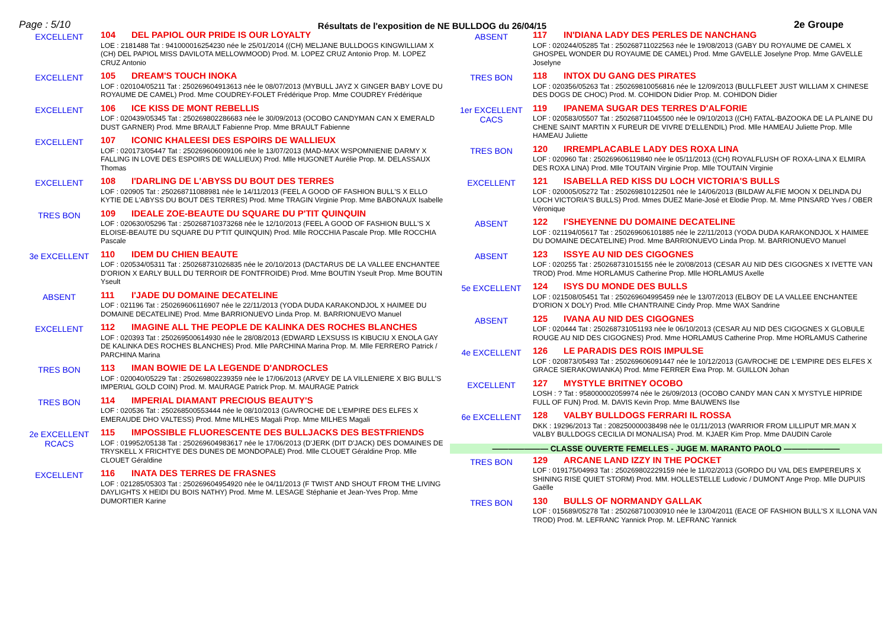Page : 5/10
Résultats de l'exposition de NE BULLDOG du 26/04/15
2e Groupe
EXCELLENT
104 DEL PAPIOL OUR PRIDE IS OUR LOYALTY
LOE : 2181488 Tat : 941000016254230 née le 25/01/2014 ((CH) MELJANE BULLDOGS KINGWILLIAM X (CH) DEL PAPIOL MISS DAVILOTA MELLOWMOOD) Prod. M. LOPEZ CRUZ Antonio Prop. M. LOPEZ CRUZ Antonio
EXCELLENT
105 DREAM'S TOUCH INOKA
LOF : 020104/05211 Tat : 250269604913613 née le 08/07/2013 (MYBULL JAYZ X GINGER BABY LOVE DU ROYAUME DE CAMEL) Prod. Mme COUDREY-FOLET Frédérique Prop. Mme COUDREY Frédérique
EXCELLENT
106 ICE KISS DE MONT REBELLIS
LOF : 020439/05345 Tat : 250269802286683 née le 30/09/2013 (OCOBO CANDYMAN CAN X EMERALD DUST GARNER) Prod. Mme BRAULT Fabienne Prop. Mme BRAULT Fabienne
EXCELLENT
107 ICONIC KHALEESI DES ESPOIRS DE WALLIEUX
LOF : 020173/05447 Tat : 250269606009106 née le 13/07/2013 (MAD-MAX WSPOMNIENIE DARMY X FALLING IN LOVE DES ESPOIRS DE WALLIEUX) Prod. Mlle HUGONET Aurélie Prop. M. DELASSAUX Thomas
EXCELLENT
108 I'DARLING DE L'ABYSS DU BOUT DES TERRES
LOF : 020905 Tat : 250268711088981 née le 14/11/2013 (FEEL A GOOD OF FASHION BULL'S X ELLO KYTIE DE L'ABYSS DU BOUT DES TERRES) Prod. Mme TRAGIN Virginie Prop. Mme BABONAUX Isabelle
TRES BON
109 IDEALE ZOE-BEAUTE DU SQUARE DU P'TIT QUINQUIN
LOF : 020630/05296 Tat : 250268710373268 née le 12/10/2013 (FEEL A GOOD OF FASHION BULL'S X ELOISE-BEAUTE DU SQUARE DU P'TIT QUINQUIN) Prod. Mlle ROCCHIA Pascale Prop. Mlle ROCCHIA Pascale
3e EXCELLENT
110 IDEM DU CHIEN BEAUTE
LOF : 020534/05311 Tat : 250268731026835 née le 20/10/2013 (DACTARUS DE LA VALLEE ENCHANTEE D'ORION X EARLY BULL DU TERROIR DE FONTFROIDE) Prod. Mme BOUTIN Yseult Prop. Mme BOUTIN Yseult
ABSENT
111 I'JADE DU DOMAINE DECATELINE
LOF : 021196 Tat : 250269606116907 née le 22/11/2013 (YODA DUDA KARAKONDJOL X HAIMEE DU DOMAINE DECATELINE) Prod. Mme BARRIONUEVO Linda Prop. M. BARRIONUEVO Manuel
EXCELLENT
112 IMAGINE ALL THE PEOPLE DE KALINKA DES ROCHES BLANCHES
LOF : 020393 Tat : 250269500614930 née le 28/08/2013 (EDWARD LEXSUSS IS KIBUCIU X ENOLA GAY DE KALINKA DES ROCHES BLANCHES) Prod. Mlle PARCHINA Marina Prop. M. Mlle FERRERO Patrick / PARCHINA Marina
TRES BON
113 IMAN BOWIE DE LA LEGENDE D'ANDROCLES
LOF : 020040/05229 Tat : 250269802239359 née le 17/06/2013 (ARVEY DE LA VILLENIERE X BIG BULL'S IMPERIAL GOLD COIN) Prod. M. MAURAGE Patrick Prop. M. MAURAGE Patrick
TRES BON
114 IMPERIAL DIAMANT PRECIOUS BEAUTY'S
LOF : 020536 Tat : 250268500553444 née le 08/10/2013 (GAVROCHE DE L'EMPIRE DES ELFES X EMERAUDE DHO VALTESS) Prod. Mme MILHES Magali Prop. Mme MILHES Magali
2e EXCELLENT
RCACS
115 IMPOSSIBLE FLUORESCENTE DES BULLJACKS DES BESTFRIENDS
LOF : 019952/05138 Tat : 250269604983617 née le 17/06/2013 (D'JERK (DIT D'JACK) DES DOMAINES DE TRYSKELL X FRICHTYE DES DUNES DE MONDOPALE) Prod. Mlle CLOUET Géraldine Prop. Mlle CLOUET Géraldine
EXCELLENT
116 INATA DES TERRES DE FRASNES
LOF : 021285/05303 Tat : 250269604954920 née le 04/11/2013 (F TWIST AND SHOUT FROM THE LIVING DAYLIGHTS X HEIDI DU BOIS NATHY) Prod. Mme M. LESAGE Stéphanie et Jean-Yves Prop. Mme DUMORTIER Karine
ABSENT
117 IN'DIANA LADY DES PERLES DE NANCHANG
LOF : 020244/05285 Tat : 250268711022563 née le 19/08/2013 (GABY DU ROYAUME DE CAMEL X GHOSPEL WONDER DU ROYAUME DE CAMEL) Prod. Mme GAVELLE Joselyne Prop. Mme GAVELLE Joselyne
TRES BON
118 INTOX DU GANG DES PIRATES
LOF : 020356/05263 Tat : 250269810056816 née le 12/09/2013 (BULLFLEET JUST WILLIAM X CHINESE DES DOGS DE CHOC) Prod. M. COHIDON Didier Prop. M. COHIDON Didier
1er EXCELLENT
CACS
119 IPANEMA SUGAR DES TERRES D'ALFORIE
LOF : 020583/05507 Tat : 250268711045500 née le 09/10/2013 ((CH) FATAL-BAZOOKA DE LA PLAINE DU CHENE SAINT MARTIN X FUREUR DE VIVRE D'ELLENDIL) Prod. Mlle HAMEAU Juliette Prop. Mlle HAMEAU Juliette
TRES BON
120 IRREMPLACABLE LADY DES ROXA LINA
LOF : 020960 Tat : 250269606119840 née le 05/11/2013 ((CH) ROYALFLUSH OF ROXA-LINA X ELMIRA DES ROXA LINA) Prod. Mlle TOUTAIN Virginie Prop. Mlle TOUTAIN Virginie
EXCELLENT
121 ISABELLA RED KISS DU LOCH VICTORIA'S BULLS
LOF : 020005/05272 Tat : 250269810122501 née le 14/06/2013 (BILDAW ALFIE MOON X DELINDA DU LOCH VICTORIA'S BULLS) Prod. Mmes DUEZ Marie-José et Elodie Prop. M. Mme PINSARD Yves / OBER Véronique
ABSENT
122 I'SHEYENNE DU DOMAINE DECATELINE
LOF : 021194/05617 Tat : 250269606101885 née le 22/11/2013 (YODA DUDA KARAKONDJOL X HAIMEE DU DOMAINE DECATELINE) Prod. Mme BARRIONUEVO Linda Prop. M. BARRIONUEVO Manuel
ABSENT
123 ISSYE AU NID DES CIGOGNES
LOF : 020255 Tat : 250268731015155 née le 20/08/2013 (CESAR AU NID DES CIGOGNES X IVETTE VAN TROD) Prod. Mme HORLAMUS Catherine Prop. Mlle HORLAMUS Axelle
5e EXCELLENT
124 ISYS DU MONDE DES BULLS
LOF : 021508/05451 Tat : 250269604995459 née le 13/07/2013 (ELBOY DE LA VALLEE ENCHANTEE D'ORION X DOLY) Prod. Mlle CHANTRAINE Cindy Prop. Mme WAX Sandrine
ABSENT
125 IVANA AU NID DES CIGOGNES
LOF : 020444 Tat : 250268731051193 née le 06/10/2013 (CESAR AU NID DES CIGOGNES X GLOBULE ROUGE AU NID DES CIGOGNES) Prod. Mme HORLAMUS Catherine Prop. Mme HORLAMUS Catherine
4e EXCELLENT
126 LE PARADIS DES ROIS IMPULSE
LOF : 020873/05493 Tat : 250269606091447 née le 10/12/2013 (GAVROCHE DE L'EMPIRE DES ELFES X GRACE SIERAKOWIANKA) Prod. Mme FERRER Ewa Prop. M. GUILLON Johan
EXCELLENT
127 MYSTYLE BRITNEY OCOBO
LOSH : ? Tat : 958000002059974 née le 26/09/2013 (OCOBO CANDY MAN CAN X MYSTYLE HIPRIDE FULL OF FUN) Prod. M. DAVIS Kevin Prop. Mme BAUWENS Ilse
6e EXCELLENT
128 VALBY BULLDOGS FERRARI IL ROSSA
DKK : 19296/2013 Tat : 208250000038498 née le 01/11/2013 (WARRIOR FROM LILLIPUT MR.MAN X VALBY BULLDOGS CECILIA DI MONALISA) Prod. M. KJAER Kim Prop. Mme DAUDIN Carole
——————— CLASSE OUVERTE FEMELLES - JUGE M. MARANTO PAOLO ———————
TRES BON
129 ARCANE LAND IZZY IN THE POCKET
LOF : 019175/04993 Tat : 250269802229159 née le 11/02/2013 (GORDO DU VAL DES EMPEREURS X SHINING RISE QUIET STORM) Prod. MM. HOLLESTELLE Ludovic / DUMONT Ange Prop. Mlle DUPUIS Gaëlle
TRES BON
130 BULLS OF NORMANDY GALLAK
LOF : 015689/05278 Tat : 250268710030910 née le 13/04/2011 (EACE OF FASHION BULL'S X ILLONA VAN TROD) Prod. M. LEFRANC Yannick Prop. M. LEFRANC Yannick